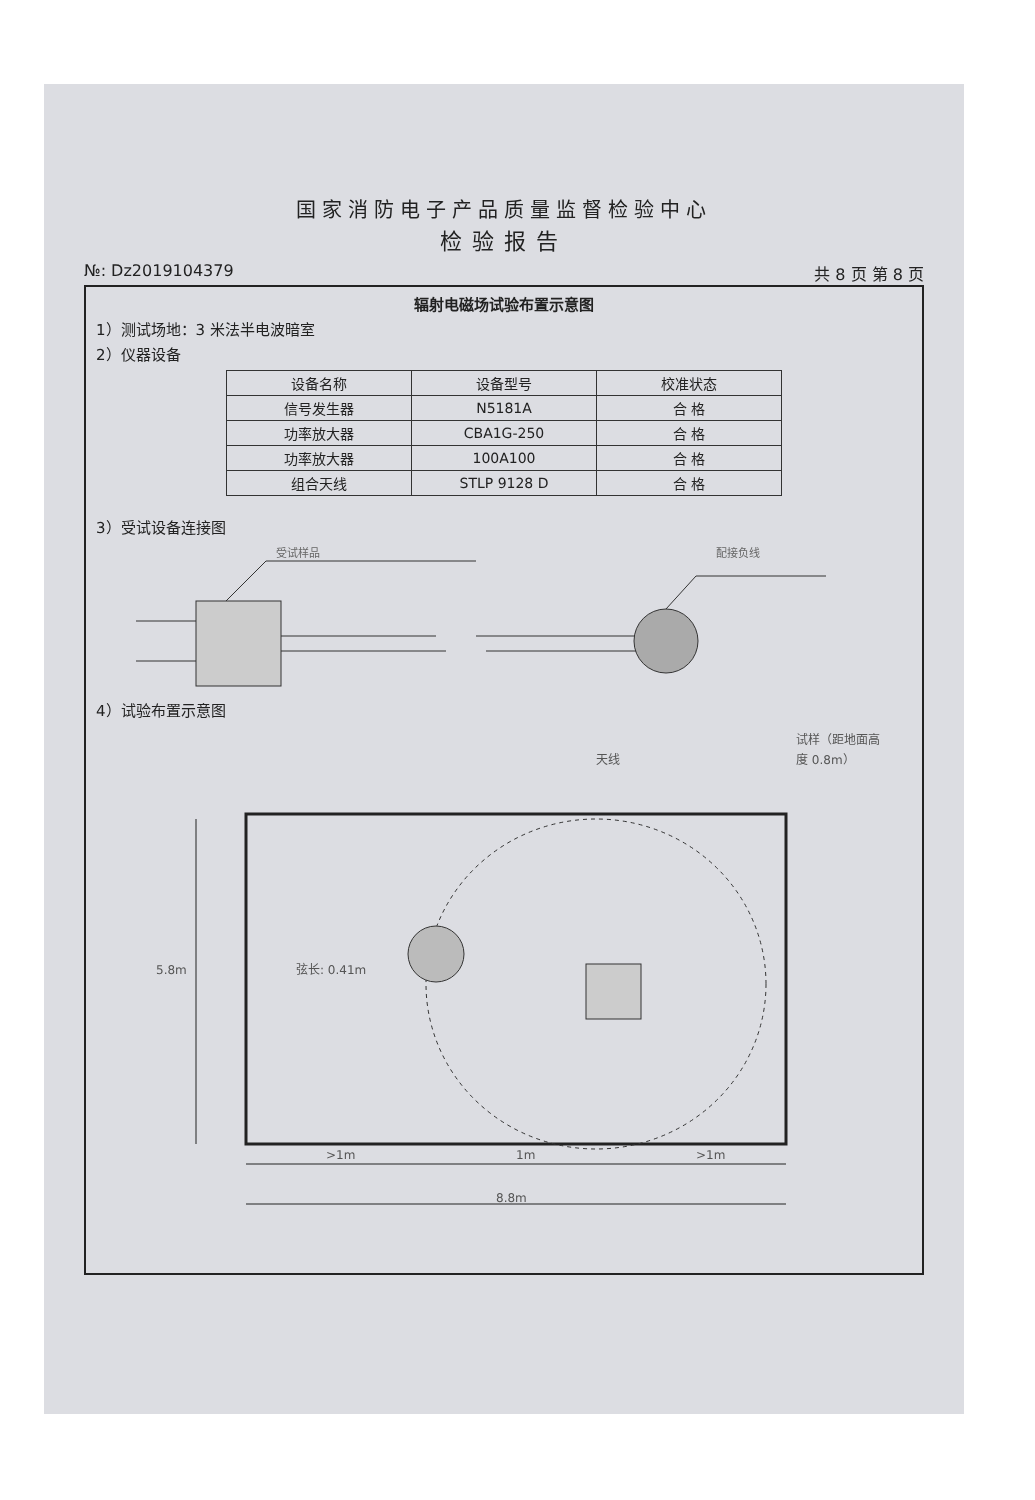国家消防电子产品质量监督检验中心
检验报告
№: Dz2019104379 共 8 页 第 8 页
辐射电磁场试验布置示意图
1）测试场地：3 米法半电波暗室
2）仪器设备
| 设备名称 | 设备型号 | 校准状态 |
| --- | --- | --- |
| 信号发生器 | N5181A | 合 格 |
| 功率放大器 | CBA1G-250 | 合 格 |
| 功率放大器 | 100A100 | 合 格 |
| 组合天线 | STLP 9128 D | 合 格 |
3）受试设备连接图
受试样品
配接负线
4）试验布置示意图
试样（距地面高
度 0.8m）
天线
弦长: 0.41m
5.8m
>1m
1m
>1m
8.8m